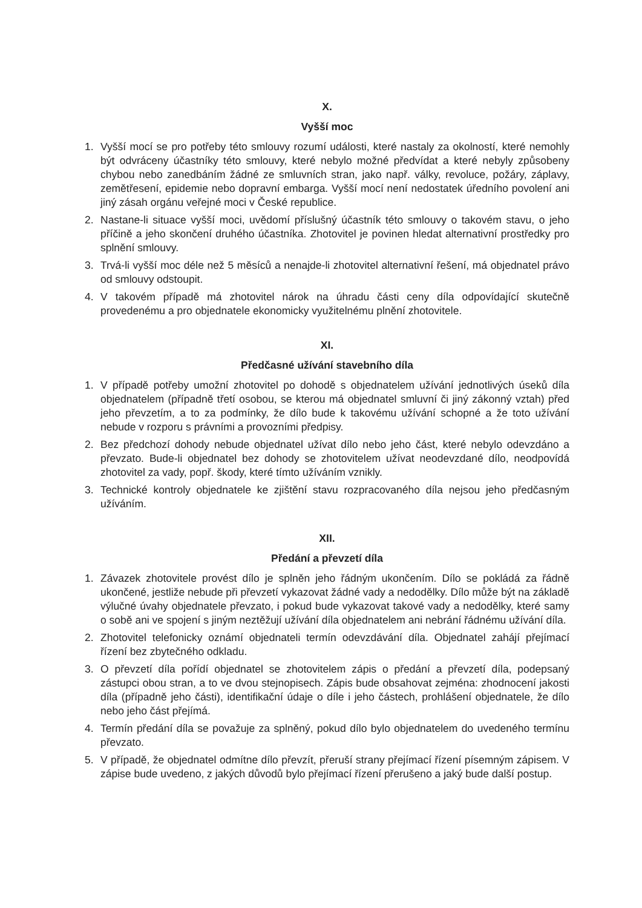X.
Vyšší moc
1. Vyšší mocí se pro potřeby této smlouvy rozumí události, které nastaly za okolností, které nemohly být odvráceny účastníky této smlouvy, které nebylo možné předvídat a které nebyly způsobeny chybou nebo zanedbáním žádné ze smluvních stran, jako např. války, revoluce, požáry, záplavy, zemětřesení, epidemie nebo dopravní embarga. Vyšší mocí není nedostatek úředního povolení ani jiný zásah orgánu veřejné moci v České republice.
2. Nastane-li situace vyšší moci, uvědomí příslušný účastník této smlouvy o takovém stavu, o jeho příčině a jeho skončení druhého účastníka. Zhotovitel je povinen hledat alternativní prostředky pro splnění smlouvy.
3. Trvá-li vyšší moc déle než 5 měsíců a nenajde-li zhotovitel alternativní řešení, má objednatel právo od smlouvy odstoupit.
4. V takovém případě má zhotovitel nárok na úhradu části ceny díla odpovídající skutečně provedenému a pro objednatele ekonomicky využitelnému plnění zhotovitele.
XI.
Předčasné užívání stavebního díla
1. V případě potřeby umožní zhotovitel po dohodě s objednatelem užívání jednotlivých úseků díla objednatelem (případně třetí osobou, se kterou má objednatel smluvní či jiný zákonný vztah) před jeho převzetím, a to za podmínky, že dílo bude k takovému užívání schopné a že toto užívání nebude v rozporu s právními a provozními předpisy.
2. Bez předchozí dohody nebude objednatel užívat dílo nebo jeho část, které nebylo odevzdáno a převzato. Bude-li objednatel bez dohody se zhotovitelem užívat neodevzdané dílo, neodpovídá zhotovitel za vady, popř. škody, které tímto užíváním vznikly.
3. Technické kontroly objednatele ke zjištění stavu rozpracovaného díla nejsou jeho předčasným užíváním.
XII.
Předání a převzetí díla
1. Závazek zhotovitele provést dílo je splněn jeho řádným ukončením. Dílo se pokládá za řádně ukončené, jestliže nebude při převzetí vykazovat žádné vady a nedodělky. Dílo může být na základě výlučné úvahy objednatele převzato, i pokud bude vykazovat takové vady a nedodělky, které samy o sobě ani ve spojení s jiným neztěžují užívání díla objednatelem ani nebrání řádnému užívání díla.
2. Zhotovitel telefonicky oznámí objednateli termín odevzdávání díla. Objednatel zahájí přejímací řízení bez zbytečného odkladu.
3. O převzetí díla pořídí objednatel se zhotovitelem zápis o předání a převzetí díla, podepsaný zástupci obou stran, a to ve dvou stejnopisech. Zápis bude obsahovat zejména: zhodnocení jakosti díla (případně jeho části), identifikační údaje o díle i jeho částech, prohlášení objednatele, že dílo nebo jeho část přejímá.
4. Termín předání díla se považuje za splněný, pokud dílo bylo objednatelem do uvedeného termínu převzato.
5. V případě, že objednatel odmítne dílo převzít, přeruší strany přejímací řízení písemným zápisem. V zápise bude uvedeno, z jakých důvodů bylo přejímací řízení přerušeno a jaký bude další postup.